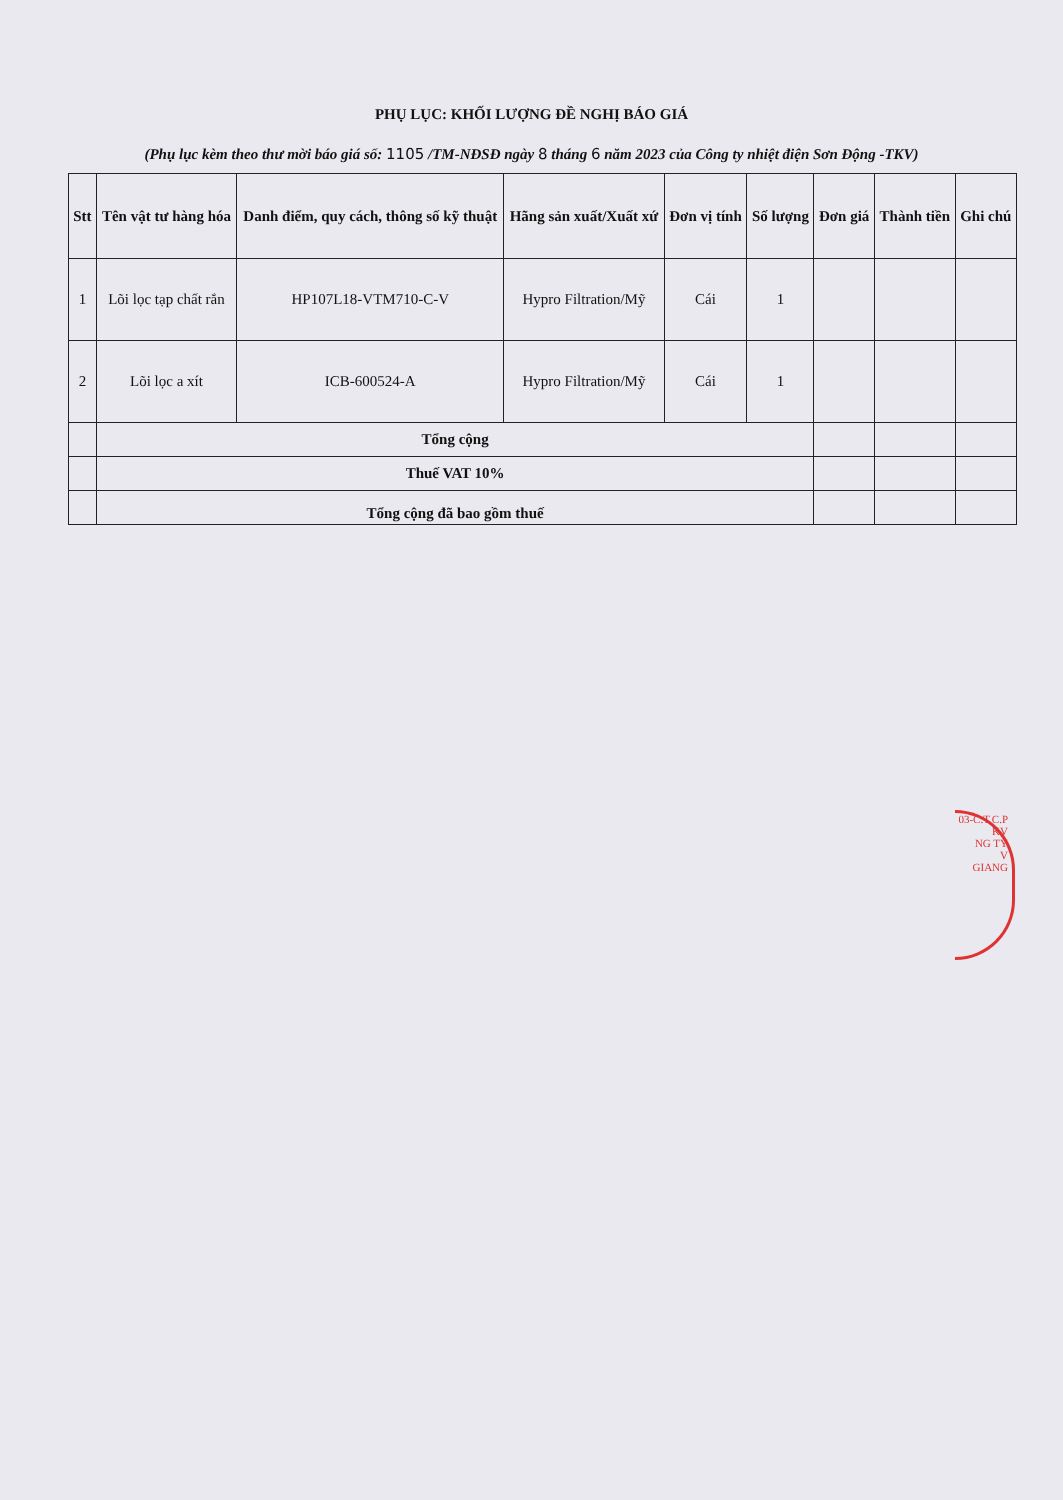PHỤ LỤC: KHỐI LƯỢNG ĐỀ NGHỊ BÁO GIÁ
(Phụ lục kèm theo thư mời báo giá số: 1105 /TM-NĐSĐ ngày 8 tháng 6 năm 2023 của Công ty nhiệt điện Sơn Động -TKV)
| Stt | Tên vật tư hàng hóa | Danh điểm, quy cách, thông số kỹ thuật | Hãng sản xuất/Xuất xứ | Đơn vị tính | Số lượng | Đơn giá | Thành tiền | Ghi chú |
| --- | --- | --- | --- | --- | --- | --- | --- | --- |
| 1 | Lõi lọc tạp chất rắn | HP107L18-VTM710-C-V | Hypro Filtration/Mỹ | Cái | 1 | | | |
| 2 | Lõi lọc a xít | ICB-600524-A | Hypro Filtration/Mỹ | Cái | 1 | | | |
| | Tổng cộng | | | | | | | |
| | Thuế VAT 10% | | | | | | | |
| | Tổng cộng đã bao gồm thuế | | | | | | | |
03-C.T.C.P
KV
NG TY
V
GIANG